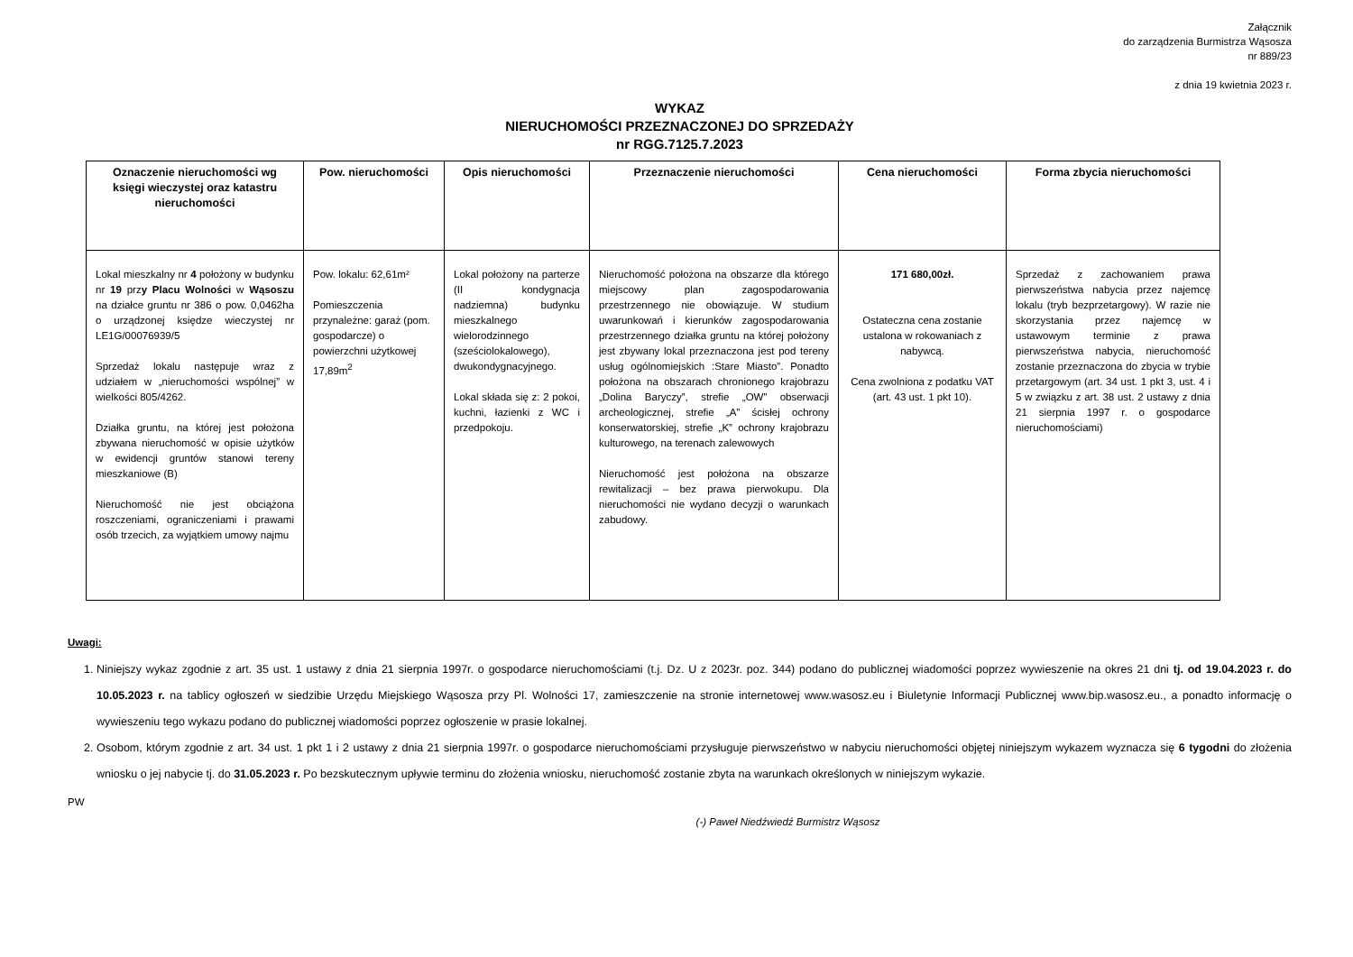Załącznik
do zarządzenia Burmistrza Wąsosza
nr 889/23
z dnia 19 kwietnia 2023 r.
WYKAZ
NIERUCHOMOŚCI PRZEZNACZONEJ DO SPRZEDAŻY
nr RGG.7125.7.2023
| Oznaczenie nieruchomości wg księgi wieczystej oraz katastru nieruchomości | Pow. nieruchomości | Opis nieruchomości | Przeznaczenie nieruchomości | Cena nieruchomości | Forma zbycia nieruchomości |
| --- | --- | --- | --- | --- | --- |
| Lokal mieszkalny nr 4 położony w budynku nr 19 prz y Placu Wolności w Wąsoszu na działce gruntu nr 386 o pow. 0,0462ha o urządzonej księdze wieczystej nr LE1G/00076939/5 Sprzedaż lokalu następuje wraz z udziałem w „nieruchomości wspólnej” w wielkości 805/4262. Działka gruntu, na której jest położona zbywana nieruchomość w opisie użytków w ewidencji gruntów stanowi tereny mieszkaniowe (B) Nieruchomość nie jest obciążona roszczeniami, ograniczeniami i prawami osób trzecich, za wyjątkiem umowy najmu | Pow. lokalu: 62,61m² Pomieszczenia przynależne: garaż (pom. gospodarcze) o powierzchni użytkowej 17,89m<sup>2</sup> | Lokal położony na parterze (II kondygnacja nadziemna) budynku mieszkalnego wielorodzinnego (sześciolokalowego), dwukondygnacyjnego. Lokal składa się z: 2 pokoi, kuchni, łazienki z WC i przedpokoju. | Nieruchomość położona na obszarze dla którego miejscowy plan zagospodarowania przestrzennego nie obowiązuje. W studium uwarunkowań i kierunków zagospodarowania przestrzennego działka gruntu na której położony jest zbywany lokal przeznaczona jest pod tereny usług ogólnomiejskich :Stare Miasto”. Ponadto położona na obszarach chronionego krajobrazu „Dolina Baryczy”, strefie „OW” obserwacji archeologicznej, strefie „A” ścisłej ochrony konserwatorskiej, strefie „K” ochrony krajobrazu kulturowego, na terenach zalewowych Nieruchomość jest położona na obszarze rewitalizacji – bez prawa pierwokupu. Dla nieruchomości nie wydano decyzji o warunkach zabudowy. | 171 680,00zł. Ostateczna cena zostanie ustalona w rokowaniach z nabywcą. Cena zwolniona z podatku VAT (art. 43 ust. 1 pkt 10). | Sprzedaż z zachowaniem prawa pierwszeństwa nabycia przez najemcę lokalu (tryb bezprzetargowy). W razie nie skorzystania przez najemcę w ustawowym terminie z prawa pierwszeństwa nabycia, nieruchomość zostanie przeznaczona do zbycia w trybie przetargowym (art. 34 ust. 1 pkt 3, ust. 4 i 5 w związku z art. 38 ust. 2 ustawy z dnia 21 sierpnia 1997 r. o gospodarce nieruchomościami) |
Uwagi:
1. Niniejszy wykaz zgodnie z art. 35 ust. 1 ustawy z dnia 21 sierpnia 1997r. o gospodarce nieruchomościami (t.j. Dz. U z 2023r. poz. 344) podano do publicznej wiadomości poprzez wywieszenie na okres 21 dni tj. od 19.04.2023 r. do 10.05.2023 r. na tablicy ogłoszeń w siedzibie Urzędu Miejskiego Wąsosza przy Pl. Wolności 17, zamieszczenie na stronie internetowej www.wasosz.eu i Biuletynie Informacji Publicznej www.bip.wasosz.eu., a ponadto informację o wywieszeniu tego wykazu podano do publicznej wiadomości poprzez ogłoszenie w prasie lokalnej.
2. Osobom, którym zgodnie z art. 34 ust. 1 pkt 1 i 2 ustawy z dnia 21 sierpnia 1997r. o gospodarce nieruchomościami przysługuje pierwszeństwo w nabyciu nieruchomości objętej niniejszym wykazem wyznacza się 6 tygodni do złożenia wniosku o jej nabycie tj. do 31.05.2023 r. Po bezskutecznym upływie terminu do złożenia wniosku, nieruchomość zostanie zbyta na warunkach określonych w niniejszym wykazie.
PW
(-) Paweł Niedźwiedź Burmistrz Wąsosz